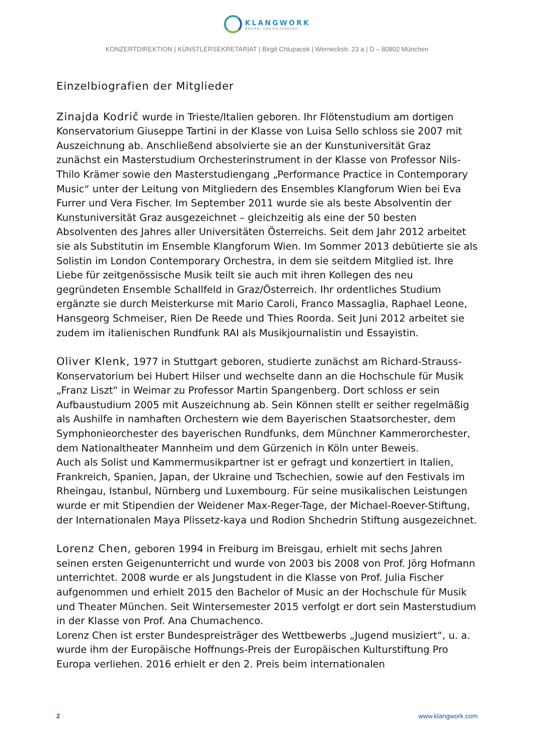KLANGWORK
MEDIEN- UND KULTURBÜRO
KONZERTDIREKTION | KÜNSTLERSEKRETARIAT | Birgit Chlupacek | Werneckstr. 23 a | D – 80802 München
Einzelbiografien der Mitglieder
Zinajda Kodrič wurde in Trieste/Italien geboren. Ihr Flötenstudium am dortigen Konservatorium Giuseppe Tartini in der Klasse von Luisa Sello schloss sie 2007 mit Auszeichnung ab. Anschließend absolvierte sie an der Kunstuniversität Graz zunächst ein Masterstudium Orchesterinstrument in der Klasse von Professor Nils-Thilo Krämer sowie den Masterstudiengang „Performance Practice in Contemporary Music“ unter der Leitung von Mitgliedern des Ensembles Klangforum Wien bei Eva Furrer und Vera Fischer. Im September 2011 wurde sie als beste Absolventin der Kunstuniversität Graz ausgezeichnet – gleichzeitig als eine der 50 besten Absolventen des Jahres aller Universitäten Österreichs. Seit dem Jahr 2012 arbeitet sie als Substitutin im Ensemble Klangforum Wien. Im Sommer 2013 debütierte sie als Solistin im London Contemporary Orchestra, in dem sie seitdem Mitglied ist. Ihre Liebe für zeitgenössische Musik teilt sie auch mit ihren Kollegen des neu gegründeten Ensemble Schallfeld in Graz/Österreich. Ihr ordentliches Studium ergänzte sie durch Meisterkurse mit Mario Caroli, Franco Massaglia, Raphael Leone, Hansgeorg Schmeiser, Rien De Reede und Thies Roorda. Seit Juni 2012 arbeitet sie zudem im italienischen Rundfunk RAI als Musikjournalistin und Essayistin.
Oliver Klenk, 1977 in Stuttgart geboren, studierte zunächst am Richard-Strauss- Konservatorium bei Hubert Hilser und wechselte dann an die Hochschule für Musik „Franz Liszt“ in Weimar zu Professor Martin Spangenberg. Dort schloss er sein Aufbaustudium 2005 mit Auszeichnung ab. Sein Können stellt er seither regelmäßig als Aushilfe in namhaften Orchestern wie dem Bayerischen Staatsorchester, dem Symphonieorchester des bayerischen Rundfunks, dem Münchner Kammerorchester, dem Nationaltheater Mannheim und dem Gürzenich in Köln unter Beweis.
Auch als Solist und Kammermusikpartner ist er gefragt und konzertiert in Italien, Frankreich, Spanien, Japan, der Ukraine und Tschechien, sowie auf den Festivals im Rheingau, Istanbul, Nürnberg und Luxembourg. Für seine musikalischen Leistungen wurde er mit Stipendien der Weidener Max-Reger-Tage, der Michael-Roever-Stiftung, der Internationalen Maya Plissetz-kaya und Rodion Shchedrin Stiftung ausgezeichnet.
Lorenz Chen, geboren 1994 in Freiburg im Breisgau, erhielt mit sechs Jahren seinen ersten Geigenunterricht und wurde von 2003 bis 2008 von Prof. Jörg Hofmann unterrichtet. 2008 wurde er als Jungstudent in die Klasse von Prof. Julia Fischer aufgenommen und erhielt 2015 den Bachelor of Music an der Hochschule für Musik und Theater München. Seit Wintersemester 2015 verfolgt er dort sein Masterstudium in der Klasse von Prof. Ana Chumachenco.
Lorenz Chen ist erster Bundespreisträger des Wettbewerbs „Jugend musiziert“, u. a. wurde ihm der Europäische Hoffnungs-Preis der Europäischen Kulturstiftung Pro Europa verliehen. 2016 erhielt er den 2. Preis beim internationalen
2 www.klangwork.com